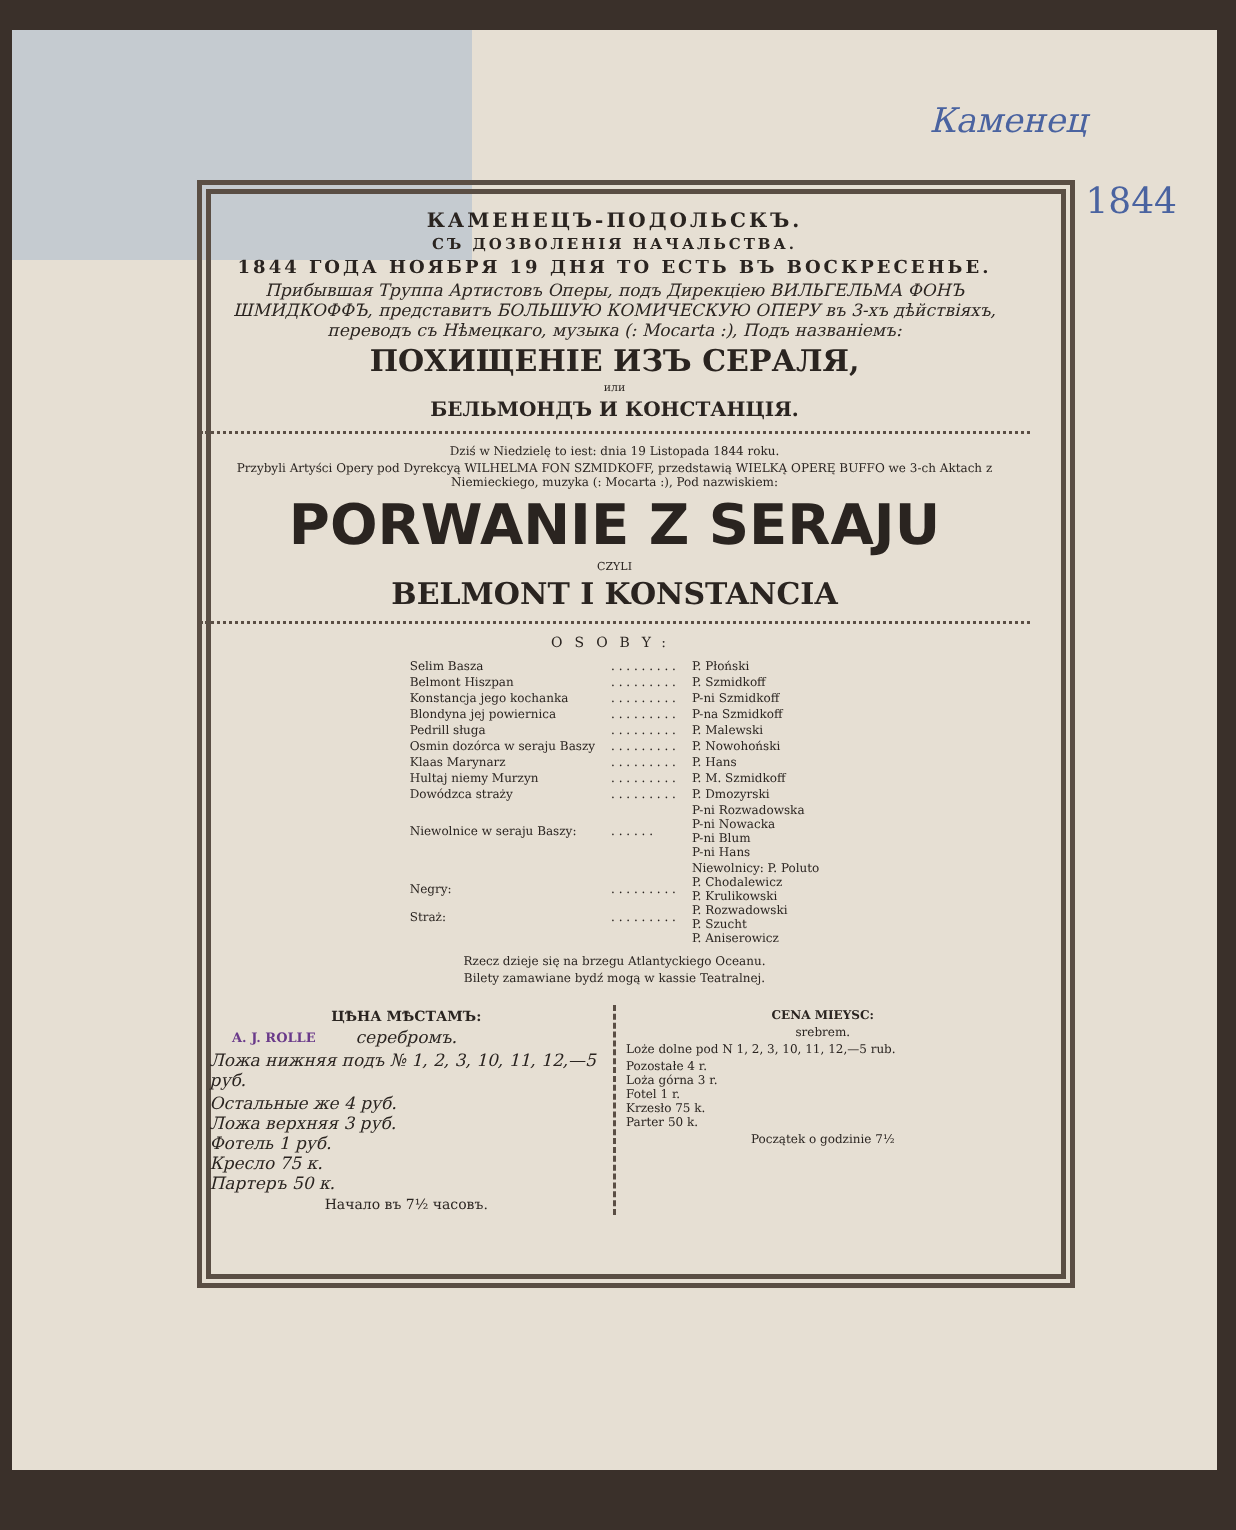Каменец
1844
A. J. ROLLE
КАМЕНЕЦЪ-ПОДОЛЬСКЪ.
СЪ ДОЗВОЛЕНIЯ НАЧАЛЬСТВА.
1844 ГОДА НОЯБРЯ 19 ДНЯ ТО ЕСТЬ ВЪ ВОСКРЕСЕНЬЕ.
Прибывшая Труппа Артистовъ Оперы, подъ Дирекцiею ВИЛЬГЕЛЬМА ФОНЪ ШМИДКОФФЪ, представитъ БОЛЬШУЮ КОМИЧЕСКУЮ ОПЕРУ въ 3-хъ дѣйствiяхъ, переводъ съ Нѣмецкаго, музыка (: Mocarta :), Подъ названiемъ:
ПОХИЩЕНIЕ ИЗЪ СЕРАЛЯ,
или
БЕЛЬМОНДЪ И КОНСТАНЦIЯ.
Dziś w Niedzielę to iest: dnia 19 Listopada 1844 roku.
Przybyli Artyści Opery pod Dyrekcyą WILHELMA FON SZMIDKOFF, przedstawią WIELKĄ OPERĘ BUFFO we 3-ch Aktach z Niemieckiego, muzyka (: Mocarta :), Pod nazwiskiem:
PORWANIE Z SERAJU
CZYLI
BELMONT I KONSTANCIA
OSOBY:
| Selim Basza | . . . . . . . . . | P. Płoński |
| Belmont Hiszpan | . . . . . . . . . | P. Szmidkoff |
| Konstancja jego kochanka | . . . . . . . . . | P-ni Szmidkoff |
| Blondyna jej powiernica | . . . . . . . . . | P-na Szmidkoff |
| Pedrill sługa | . . . . . . . . . | P. Malewski |
| Osmin dozórca w seraju Baszy | . . . . . . . . . | P. Nowohoński |
| Klaas Marynarz | . . . . . . . . . | P. Hans |
| Hultaj niemy Murzyn | . . . . . . . . . | P. M. Szmidkoff |
| Dowódzca straży | . . . . . . . . . | P. Dmozyrski |
| Niewolnice w seraju Baszy: | . . . . . . | P-ni Rozwadowska P-ni Nowacka P-ni Blum P-ni Hans |
| Negry: Straż: | . . . . . . . . . . . . . . . . . . | Niewolnicy: P. Poluto P. Chodalewicz P. Krulikowski P. Rozwadowski P. Szucht P. Aniserowicz |
Rzecz dzieje się na brzegu Atlantyckiego Oceanu.
Bilety zamawiane bydź mogą w kassie Teatralnej.
ЦѢНА МѢСТАМЪ:
серебромъ.
Ложа нижняя подъ № 1, 2, 3, 10, 11, 12,—5 руб.
Остальные же 4 руб.
Ложа верхняя 3 руб.
Фотель 1 руб.
Кресло 75 к.
Партеръ 50 к.
Начало въ 7½ часовъ.
CENA MIEYSC:
srebrem.
Loże dolne pod N 1, 2, 3, 10, 11, 12,—5 rub.
Pozostałe 4 r.
Loża górna 3 r.
Fotel 1 r.
Krzesło 75 k.
Parter 50 k.
Początek o godzinie 7½